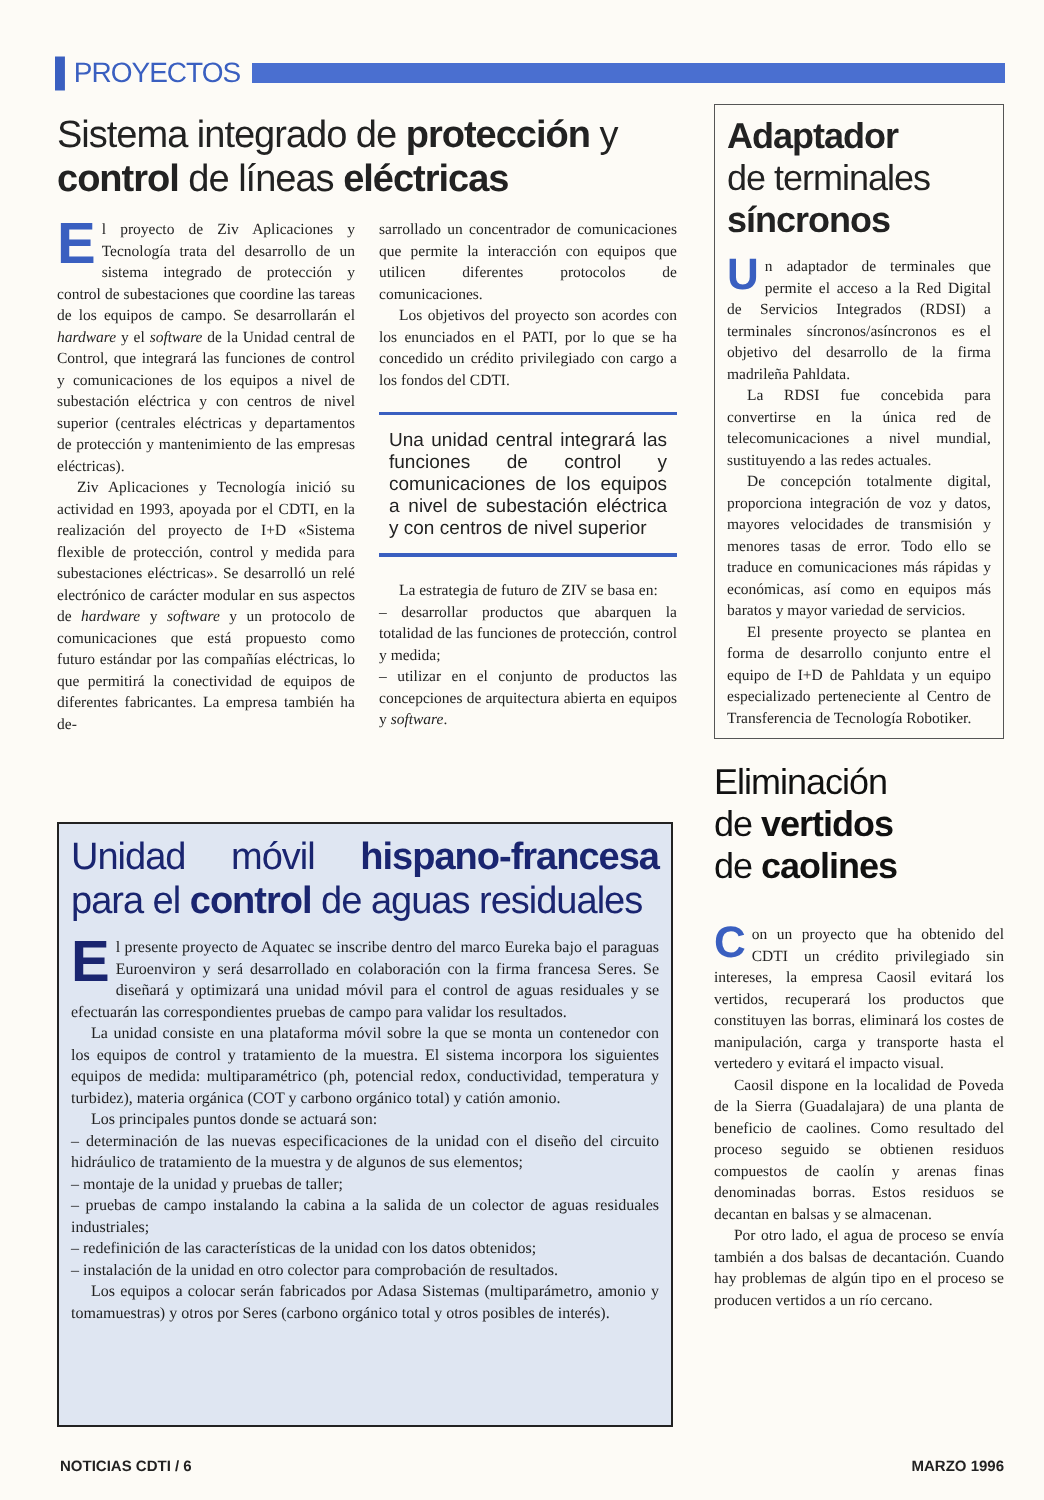▌PROYECTOS
Sistema integrado de protección y control de líneas eléctricas
El proyecto de Ziv Aplicaciones y Tecnología trata del desarrollo de un sistema integrado de protección y control de subestaciones que coordine las tareas de los equipos de campo. Se desarrollarán el hardware y el software de la Unidad central de Control, que integrará las funciones de control y comunicaciones de los equipos a nivel de subestación eléctrica y con centros de nivel superior (centrales eléctricas y departamentos de protección y mantenimiento de las empresas eléctricas).
Ziv Aplicaciones y Tecnología inició su actividad en 1993, apoyada por el CDTI, en la realización del proyecto de I+D «Sistema flexible de protección, control y medida para subestaciones eléctricas». Se desarrolló un relé electrónico de carácter modular en sus aspectos de hardware y software y un protocolo de comunicaciones que está propuesto como futuro estándar por las compañías eléctricas, lo que permitirá la conectividad de equipos de diferentes fabricantes. La empresa también ha de-
sarrollado un concentrador de comunicaciones que permite la interacción con equipos que utilicen diferentes protocolos de comunicaciones.
Los objetivos del proyecto son acordes con los enunciados en el PATI, por lo que se ha concedido un crédito privilegiado con cargo a los fondos del CDTI.
Una unidad central integrará las funciones de control y comunicaciones de los equipos a nivel de subestación eléctrica y con centros de nivel superior
La estrategia de futuro de ZIV se basa en:
– desarrollar productos que abarquen la totalidad de las funciones de protección, control y medida;
– utilizar en el conjunto de productos las concepciones de arquitectura abierta en equipos y software.
Adaptador
de terminales
síncronos
Un adaptador de terminales que permite el acceso a la Red Digital de Servicios Integrados (RDSI) a terminales síncronos/asíncronos es el objetivo del desarrollo de la firma madrileña Pahldata.
La RDSI fue concebida para convertirse en la única red de telecomunicaciones a nivel mundial, sustituyendo a las redes actuales.
De concepción totalmente digital, proporciona integración de voz y datos, mayores velocidades de transmisión y menores tasas de error. Todo ello se traduce en comunicaciones más rápidas y económicas, así como en equipos más baratos y mayor variedad de servicios.
El presente proyecto se plantea en forma de desarrollo conjunto entre el equipo de I+D de Pahldata y un equipo especializado perteneciente al Centro de Transferencia de Tecnología Robotiker.
Eliminación
de vertidos
de caolines
Con un proyecto que ha obtenido del CDTI un crédito privilegiado sin intereses, la empresa Caosil evitará los vertidos, recuperará los productos que constituyen las borras, eliminará los costes de manipulación, carga y transporte hasta el vertedero y evitará el impacto visual.
Caosil dispone en la localidad de Poveda de la Sierra (Guadalajara) de una planta de beneficio de caolines. Como resultado del proceso seguido se obtienen residuos compuestos de caolín y arenas finas denominadas borras. Estos residuos se decantan en balsas y se almacenan.
Por otro lado, el agua de proceso se envía también a dos balsas de decantación. Cuando hay problemas de algún tipo en el proceso se producen vertidos a un río cercano.
Unidad móvil hispano-francesa para el control de aguas residuales
El presente proyecto de Aquatec se inscribe dentro del marco Eureka bajo el paraguas Euroenviron y será desarrollado en colaboración con la firma francesa Seres. Se diseñará y optimizará una unidad móvil para el control de aguas residuales y se efectuarán las correspondientes pruebas de campo para validar los resultados.
La unidad consiste en una plataforma móvil sobre la que se monta un contenedor con los equipos de control y tratamiento de la muestra. El sistema incorpora los siguientes equipos de medida: multiparamétrico (ph, potencial redox, conductividad, temperatura y turbidez), materia orgánica (COT y carbono orgánico total) y catión amonio.
Los principales puntos donde se actuará son:
– determinación de las nuevas especificaciones de la unidad con el diseño del circuito hidráulico de tratamiento de la muestra y de algunos de sus elementos;
– montaje de la unidad y pruebas de taller;
– pruebas de campo instalando la cabina a la salida de un colector de aguas residuales industriales;
– redefinición de las características de la unidad con los datos obtenidos;
– instalación de la unidad en otro colector para comprobación de resultados.
Los equipos a colocar serán fabricados por Adasa Sistemas (multiparámetro, amonio y tomamuestras) y otros por Seres (carbono orgánico total y otros posibles de interés).
NOTICIAS CDTI / 6 MARZO 1996